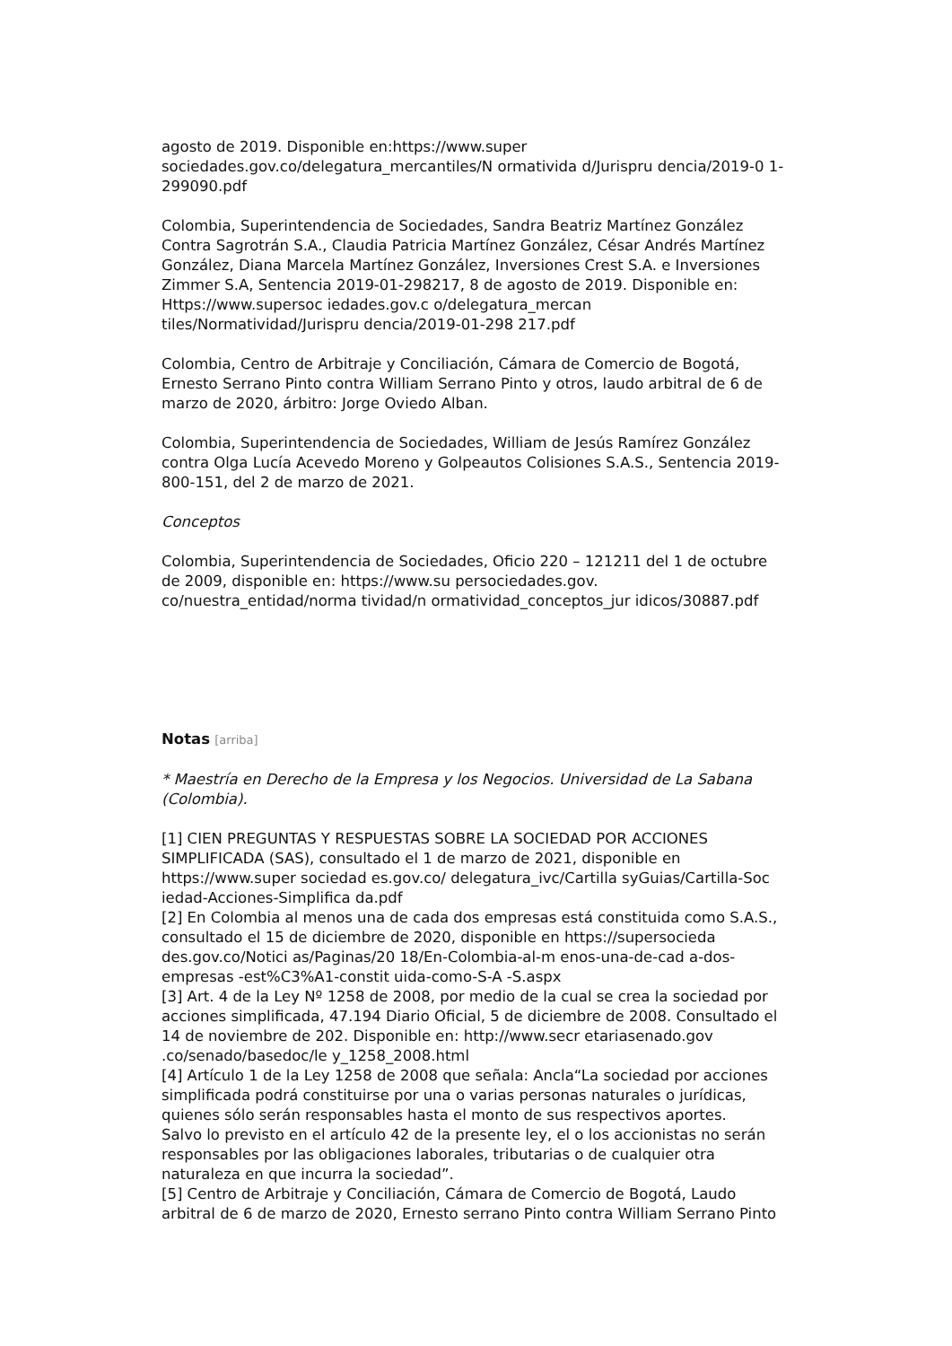agosto de 2019. Disponible en:https://www.super sociedades.gov.co/delegatura_mercantiles/N ormativida d/Jurispru dencia/2019-0 1-299090.pdf
Colombia, Superintendencia de Sociedades, Sandra Beatriz Martínez González Contra Sagrotrán S.A., Claudia Patricia Martínez González, César Andrés Martínez González, Diana Marcela Martínez González, Inversiones Crest S.A. e Inversiones Zimmer S.A, Sentencia 2019-01-298217, 8 de agosto de 2019. Disponible en: Https://www.supersoc iedades.gov.c o/delegatura_mercan tiles/Normatividad/Jurispru dencia/2019-01-298 217.pdf
Colombia, Centro de Arbitraje y Conciliación, Cámara de Comercio de Bogotá, Ernesto Serrano Pinto contra William Serrano Pinto y otros, laudo arbitral de 6 de marzo de 2020, árbitro: Jorge Oviedo Alban.
Colombia, Superintendencia de Sociedades, William de Jesús Ramírez González contra Olga Lucía Acevedo Moreno y Golpeautos Colisiones S.A.S., Sentencia 2019-800-151, del 2 de marzo de 2021.
Conceptos
Colombia, Superintendencia de Sociedades, Oficio 220 – 121211 del 1 de octubre de 2009, disponible en: https://www.su persociedades.gov. co/nuestra_entidad/norma tividad/n ormatividad_conceptos_jur idicos/30887.pdf
Notas [arriba]
* Maestría en Derecho de la Empresa y los Negocios. Universidad de La Sabana (Colombia).
[1] CIEN PREGUNTAS Y RESPUESTAS SOBRE LA SOCIEDAD POR ACCIONES SIMPLIFICADA (SAS), consultado el 1 de marzo de 2021, disponible en https://www.super sociedad es.gov.co/ delegatura_ivc/Cartilla syGuias/Cartilla-Soc iedad-Acciones-Simplifica da.pdf
[2] En Colombia al menos una de cada dos empresas está constituida como S.A.S., consultado el 15 de diciembre de 2020, disponible en https://supersocieda des.gov.co/Notici as/Paginas/20 18/En-Colombia-al-m enos-una-de-cad a-dos-empresas -est%C3%A1-constit uida-como-S-A -S.aspx
[3] Art. 4 de la Ley Nº 1258 de 2008, por medio de la cual se crea la sociedad por acciones simplificada, 47.194 Diario Oficial, 5 de diciembre de 2008. Consultado el 14 de noviembre de 202. Disponible en: http://www.secr etariasenado.gov .co/senado/basedoc/le y_1258_2008.html
[4] Artículo 1 de la Ley 1258 de 2008 que señala: Ancla“La sociedad por acciones simplificada podrá constituirse por una o varias personas naturales o jurídicas, quienes sólo serán responsables hasta el monto de sus respectivos aportes.
Salvo lo previsto en el artículo 42 de la presente ley, el o los accionistas no serán responsables por las obligaciones laborales, tributarias o de cualquier otra naturaleza en que incurra la sociedad”.
[5] Centro de Arbitraje y Conciliación, Cámara de Comercio de Bogotá, Laudo arbitral de 6 de marzo de 2020, Ernesto serrano Pinto contra William Serrano Pinto